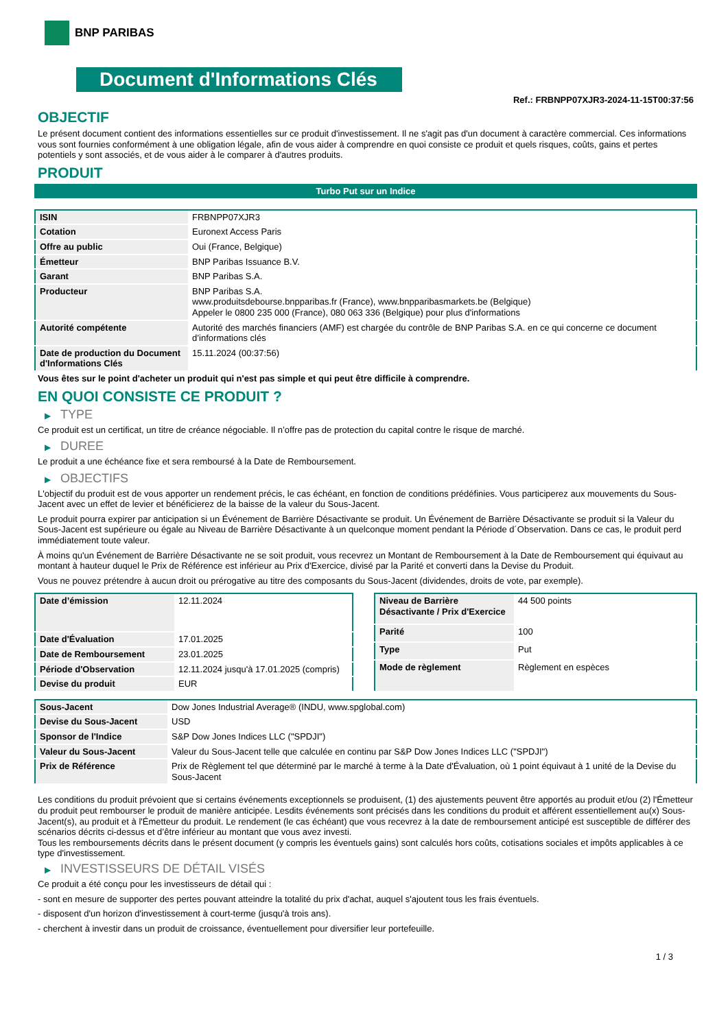BNP PARIBAS
Document d'Informations Clés
Ref.: FRBNPP07XJR3-2024-11-15T00:37:56
OBJECTIF
Le présent document contient des informations essentielles sur ce produit d'investissement. Il ne s'agit pas d'un document à caractère commercial. Ces informations vous sont fournies conformément à une obligation légale, afin de vous aider à comprendre en quoi consiste ce produit et quels risques, coûts, gains et pertes potentiels y sont associés, et de vous aider à le comparer à d'autres produits.
PRODUIT
Turbo Put sur un Indice
| ISIN | FRBNPP07XJR3 |
| Cotation | Euronext Access Paris |
| Offre au public | Oui (France, Belgique) |
| Émetteur | BNP Paribas Issuance B.V. |
| Garant | BNP Paribas S.A. |
| Producteur | BNP Paribas S.A. www.produitsdebourse.bnpparibas.fr (France), www.bnpparibasmarkets.be (Belgique) Appeler le 0800 235 000 (France), 080 063 336 (Belgique) pour plus d'informations |
| Autorité compétente | Autorité des marchés financiers (AMF) est chargée du contrôle de BNP Paribas S.A. en ce qui concerne ce document d’informations clés |
| Date de production du Document d'Informations Clés | 15.11.2024 (00:37:56) |
Vous êtes sur le point d'acheter un produit qui n'est pas simple et qui peut être difficile à comprendre.
EN QUOI CONSISTE CE PRODUIT ?
▶ TYPE
Ce produit est un certificat, un titre de créance négociable. Il n’offre pas de protection du capital contre le risque de marché.
▶ DUREE
Le produit a une échéance fixe et sera remboursé à la Date de Remboursement.
▶ OBJECTIFS
L'objectif du produit est de vous apporter un rendement précis, le cas échéant, en fonction de conditions prédéfinies. Vous participerez aux mouvements du Sous-Jacent avec un effet de levier et bénéficierez de la baisse de la valeur du Sous-Jacent.
Le produit pourra expirer par anticipation si un Événement de Barrière Désactivante se produit. Un Événement de Barrière Désactivante se produit si la Valeur du Sous-Jacent est supérieure ou égale au Niveau de Barrière Désactivante à un quelconque moment pendant la Période d´Observation. Dans ce cas, le produit perd immédiatement toute valeur.
À moins qu'un Événement de Barrière Désactivante ne se soit produit, vous recevrez un Montant de Remboursement à la Date de Remboursement qui équivaut au montant à hauteur duquel le Prix de Référence est inférieur au Prix d'Exercice, divisé par la Parité et converti dans la Devise du Produit.
Vous ne pouvez prétendre à aucun droit ou prérogative au titre des composants du Sous-Jacent (dividendes, droits de vote, par exemple).
| Date d’émission | 12.11.2024 |
| Date d'Évaluation | 17.01.2025 |
| Date de Remboursement | 23.01.2025 |
| Période d'Observation | 12.11.2024 jusqu'à 17.01.2025 (compris) |
| Devise du produit | EUR |
| Niveau de Barrière Désactivante / Prix d'Exercice | 44 500 points |
| Parité | 100 |
| Type | Put |
| Mode de règlement | Règlement en espèces |
| Sous-Jacent | Dow Jones Industrial Average® (INDU, www.spglobal.com) |
| Devise du Sous-Jacent | USD |
| Sponsor de l'Indice | S&P Dow Jones Indices LLC ("SPDJI") |
| Valeur du Sous-Jacent | Valeur du Sous-Jacent telle que calculée en continu par S&P Dow Jones Indices LLC ("SPDJI") |
| Prix de Référence | Prix de Règlement tel que déterminé par le marché à terme à la Date d'Évaluation, où 1 point équivaut à 1 unité de la Devise du Sous-Jacent |
Les conditions du produit prévoient que si certains événements exceptionnels se produisent, (1) des ajustements peuvent être apportés au produit et/ou (2) l'Émetteur du produit peut rembourser le produit de manière anticipée. Lesdits événements sont précisés dans les conditions du produit et afférent essentiellement au(x) Sous-Jacent(s), au produit et à l'Émetteur du produit. Le rendement (le cas échéant) que vous recevrez à la date de remboursement anticipé est susceptible de différer des scénarios décrits ci-dessus et d’être inférieur au montant que vous avez investi.
Tous les remboursements décrits dans le présent document (y compris les éventuels gains) sont calculés hors coûts, cotisations sociales et impôts applicables à ce type d'investissement.
▶ INVESTISSEURS DE DÉTAIL VISÉS
Ce produit a été conçu pour les investisseurs de détail qui :
- sont en mesure de supporter des pertes pouvant atteindre la totalité du prix d'achat, auquel s'ajoutent tous les frais éventuels.
- disposent d'un horizon d'investissement à court-terme (jusqu'à trois ans).
- cherchent à investir dans un produit de croissance, éventuellement pour diversifier leur portefeuille.
1 / 3